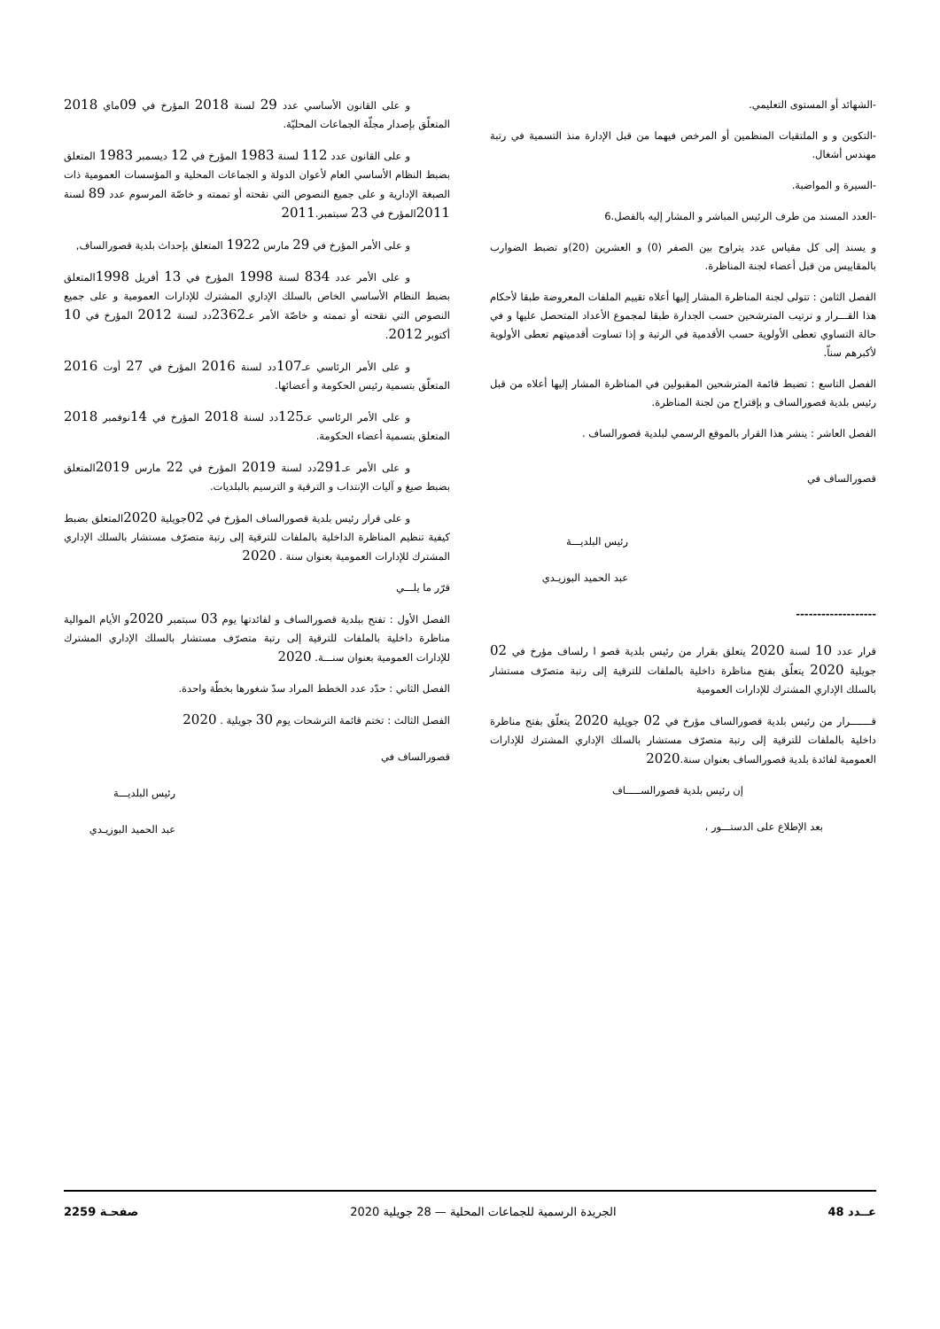-الشهائد أو المستوى التعليمي.
-التكوين و و الملتقيات المنظمين أو المرخص فيهما من قبل الإدارة منذ التسمية في رتبة مهندس أشغال.
-السيرة و المواضبة.
-العدد المسند من طرف الرئيس المباشر و المشار إليه بالفصل.6
و يسند إلى كل مقياس عدد يتراوح بين الصفر (0) و العشرين (20)و تضبط الضوارب بالمقاييس من قبل أعضاء لجنة المناظرة.
الفصل الثامن : تتولى لجنة المناظرة المشار إليها أعلاه تقييم الملفات المعروضة طبقا لأحكام هذا القـــرار و ترتيب المترشحين حسب الجدارة طبقا لمجموع الأعداد المتحصل عليها و في حالة التساوي تعطى الأولوية حسب الأقدمية في الرتبة و إذا تساوت أقدميتهم تعطى الأولوية لأكبرهم سناّ.
الفصل التاسع : تضبط قائمة المترشحين المقبولين في المناظرة المشار إليها أعلاه من قبل رئيس بلدية قصورالساف و بإقتراح من لجنة المناظرة.
الفصل العاشر : ينشر هذا القرار بالموقع الرسمي لبلدية قصورالساف .
قصورالساف في
رئيس البلديـــة
عبد الحميد البوزيـدي
-------------------
قرار عدد 10 لسنة 2020 يتعلق بقرار من رئيس بلدية قصو ا رلساف مؤرخ في 02 جويلية 2020 يتعلّق بفتح مناظرة داخلية بالملفات للترقية إلى رتبة متصرّف مستشار بالسلك الإداري المشترك للإدارات العمومية
قـــــــرار من رئيس بلدية قصورالساف مؤرخ في 02 جويلية 2020 يتعلّق بفتح مناظرة داخلية بالملفات للترقية إلى رتبة متصرّف مستشار بالسلك الإداري المشترك للإدارات العمومية لفائدة بلدية قصورالساف بعنوان سنة.2020
إن رئيس بلدية قصورالســـــاف
بعد الإطلاع على الدستـــور ،
و على القانون الأساسي عدد 29 لسنة 2018 المؤرخ في 09ماي 2018 المتعلّق بإصدار مجلّة الجماعات المحليّة.
و على القانون عدد 112 لسنة 1983 المؤرخ في 12 ديسمبر 1983 المتعلق بضبط النظام الأساسي العام لأعوان الدولة و الجماعات المحلية و المؤسسات العمومية ذات الصبغة الإدارية و على جميع النصوص التي نقحته أو تممته و خاصّة المرسوم عدد 89 لسنة 2011المؤرخ في 23 سبتمبر.2011
و على الأمر المؤرخ في 29 مارس 1922 المتعلق بإحداث بلدية قصورالساف,
و على الأمر عدد 834 لسنة 1998 المؤرخ في 13 أفريل 1998المتعلق بضبط النظام الأساسي الخاص بالسلك الإداري المشترك للإدارات العمومية و على جميع النصوص التي نقحته أو تممته و خاصّة الأمر عـ2362دد لسنة 2012 المؤرخ في 10 أكتوبر 2012.
و على الأمر الرئاسي عـ107دد لسنة 2016 المؤرخ في 27 أوت 2016 المتعلّق بتسمية رئيس الحكومة و أعضائها.
و على الأمر الرئاسي عـ125دد لسنة 2018 المؤرخ في 14نوفمبر 2018 المتعلق بتسمية أعضاء الحكومة.
و على الأمر عـ291دد لسنة 2019 المؤرخ في 22 مارس 2019المتعلق بضبط صيغ و آليات الإنتداب و الترقية و الترسيم بالبلديات.
و على قرار رئيس بلدية قصورالساف المؤرخ في 02جويلية 2020المتعلق بضبط كيفية تنظيم المناظرة الداخلية بالملفات للترقية إلى رتبة متصرّف مستشار بالسلك الإداري المشترك للإدارات العمومية بعنوان سنة . 2020
قرّر ما يلـــي
الفصل الأول : تفتح ببلدية قصورالساف و لفائدتها يوم 03 سبتمبر 2020و الأيام الموالية مناظرة داخلية بالملفات للترقية إلى رتبة متصرّف مستشار بالسلك الإداري المشترك للإدارات العمومية بعنوان سنـــة. 2020
الفصل الثاني : حدّد عدد الخطط المراد سدّ شغورها بخطّة واحدة.
الفصل الثالث : تختم قائمة الترشحات يوم 30 جويلية . 2020
قصورالساف في
رئيس البلديـــة
عبد الحميد البوزيـدي
عــدد 48 الجريدة الرسمية للجماعات المحلية — 28 جويلية 2020 صفحـة 2259